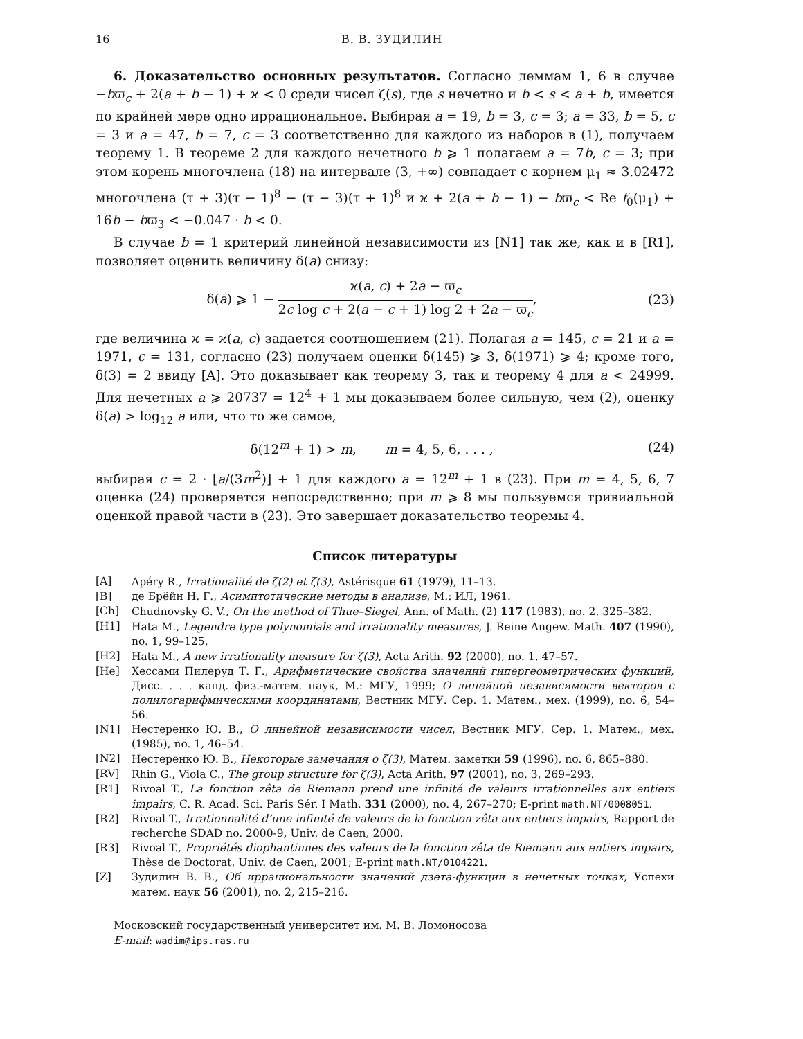16 В. В. ЗУДИЛИН
6. Доказательство основных результатов. Согласно леммам 1, 6 в случае −bϖ<sub>c</sub> + 2(a + b − 1) + ϰ < 0 среди чисел ζ(s), где s нечетно и b < s < a + b, имеется по крайней мере одно иррациональное. Выбирая a = 19, b = 3, c = 3; a = 33, b = 5, c = 3 и a = 47, b = 7, c = 3 соответственно для каждого из наборов в (1), получаем теорему 1. В теореме 2 для каждого нечетного b ⩾ 1 полагаем a = 7b, c = 3; при этом корень многочлена (18) на интервале (3, +∞) совпадает с корнем μ<sub>1</sub> ≈ 3.02472 многочлена (τ + 3)(τ − 1)<sup>8</sup> − (τ − 3)(τ + 1)<sup>8</sup> и ϰ + 2(a + b − 1) − bϖ<sub>c</sub> < Re f<sub>0</sub>(μ<sub>1</sub>) + 16b − bϖ<sub>3</sub> < −0.047 · b < 0.
В случае b = 1 критерий линейной независимости из [N1] так же, как и в [R1], позволяет оценить величину δ(a) снизу:
δ(a) ⩾ 1 − ϰ(a, c) + 2a − ϖ<sub>c</sub> 2c log c + 2(a − c + 1) log 2 + 2a − ϖ<sub>c</sub>,
(23)
где величина ϰ = ϰ(a, c) задается соотношением (21). Полагая a = 145, c = 21 и a = 1971, c = 131, согласно (23) получаем оценки δ(145) ⩾ 3, δ(1971) ⩾ 4; кроме того, δ(3) = 2 ввиду [A]. Это доказывает как теорему 3, так и теорему 4 для a < 24999. Для нечетных a ⩾ 20737 = 12<sup>4</sup> + 1 мы доказываем более сильную, чем (2), оценку δ(a) > log<sub>12</sub> a или, что то же самое,
δ(12<sup>m</sup> + 1) > m, m = 4, 5, 6, . . . ,
(24)
выбирая c = 2 · ⌊a/(3m<sup>2</sup>)⌋ + 1 для каждого a = 12<sup>m</sup> + 1 в (23). При m = 4, 5, 6, 7 оценка (24) проверяется непосредственно; при m ⩾ 8 мы пользуемся тривиальной оценкой правой части в (23). Это завершает доказательство теоремы 4.
Список литературы
[A] Apéry R., Irrationalité de ζ(2) et ζ(3), Astérisque 61 (1979), 11–13.
[B] де Брёйн Н. Г., Асимптотические методы в анализе, М.: ИЛ, 1961.
[Ch] Chudnovsky G. V., On the method of Thue–Siegel, Ann. of Math. (2) 117 (1983), no. 2, 325–382.
[H1] Hata M., Legendre type polynomials and irrationality measures, J. Reine Angew. Math. 407 (1990), no. 1, 99–125.
[H2] Hata M., A new irrationality measure for ζ(3), Acta Arith. 92 (2000), no. 1, 47–57.
[He] Хессами Пилеруд Т. Г., Арифметические свойства значений гипергеометрических функций, Дисс. . . . канд. физ.-матем. наук, М.: МГУ, 1999; О линейной независимости векторов с полилогарифмическими координатами, Вестник МГУ. Сер. 1. Матем., мех. (1999), no. 6, 54–56.
[N1] Нестеренко Ю. В., О линейной независимости чисел, Вестник МГУ. Сер. 1. Матем., мех. (1985), no. 1, 46–54.
[N2] Нестеренко Ю. В., Некоторые замечания о ζ(3), Матем. заметки 59 (1996), no. 6, 865–880.
[RV] Rhin G., Viola C., The group structure for ζ(3), Acta Arith. 97 (2001), no. 3, 269–293.
[R1] Rivoal T., La fonction zêta de Riemann prend une infinité de valeurs irrationnelles aux entiers impairs, C. R. Acad. Sci. Paris Sér. I Math. 331 (2000), no. 4, 267–270; E-print math.NT/0008051.
[R2] Rivoal T., Irrationnalité d’une infinité de valeurs de la fonction zêta aux entiers impairs, Rapport de recherche SDAD no. 2000-9, Univ. de Caen, 2000.
[R3] Rivoal T., Propriétés diophantinnes des valeurs de la fonction zêta de Riemann aux entiers impairs, Thèse de Doctorat, Univ. de Caen, 2001; E-print math.NT/0104221.
[Z] Зудилин В. В., Об иррациональности значений дзета-функции в нечетных точках, Успехи матем. наук 56 (2001), no. 2, 215–216.
Московский государственный университет им. М. В. Ломоносова
E-mail: wadim@ips.ras.ru